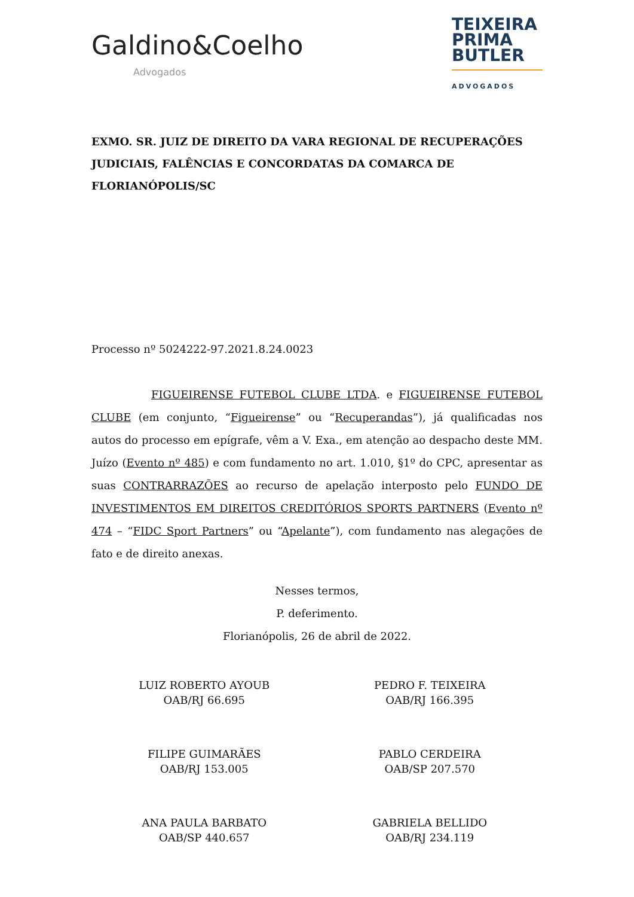Galdino&Coelho
Advogados
TEIXEIRA
PRIMA
BUTLER
ADVOGADOS
EXMO. SR. JUIZ DE DIREITO DA VARA REGIONAL DE RECUPERAÇÕES JUDICIAIS, FALÊNCIAS E CONCORDATAS DA COMARCA DE FLORIANÓPOLIS/SC
Processo nº 5024222-97.2021.8.24.0023
FIGUEIRENSE FUTEBOL CLUBE LTDA. e FIGUEIRENSE FUTEBOL CLUBE (em conjunto, “Figueirense” ou “Recuperandas”), já qualificadas nos autos do processo em epígrafe, vêm a V. Exa., em atenção ao despacho deste MM. Juízo (Evento nº 485) e com fundamento no art. 1.010, §1º do CPC, apresentar as suas CONTRARRAZÕES ao recurso de apelação interposto pelo FUNDO DE INVESTIMENTOS EM DIREITOS CREDITÓRIOS SPORTS PARTNERS (Evento nº 474 – “FIDC Sport Partners” ou “Apelante”), com fundamento nas alegações de fato e de direito anexas.
Nesses termos,
P. deferimento.
Florianópolis, 26 de abril de 2022.
LUIZ ROBERTO AYOUB
OAB/RJ 66.695
PEDRO F. TEIXEIRA
OAB/RJ 166.395
FILIPE GUIMARÃES
OAB/RJ 153.005
PABLO CERDEIRA
OAB/SP 207.570
ANA PAULA BARBATO
OAB/SP 440.657
GABRIELA BELLIDO
OAB/RJ 234.119